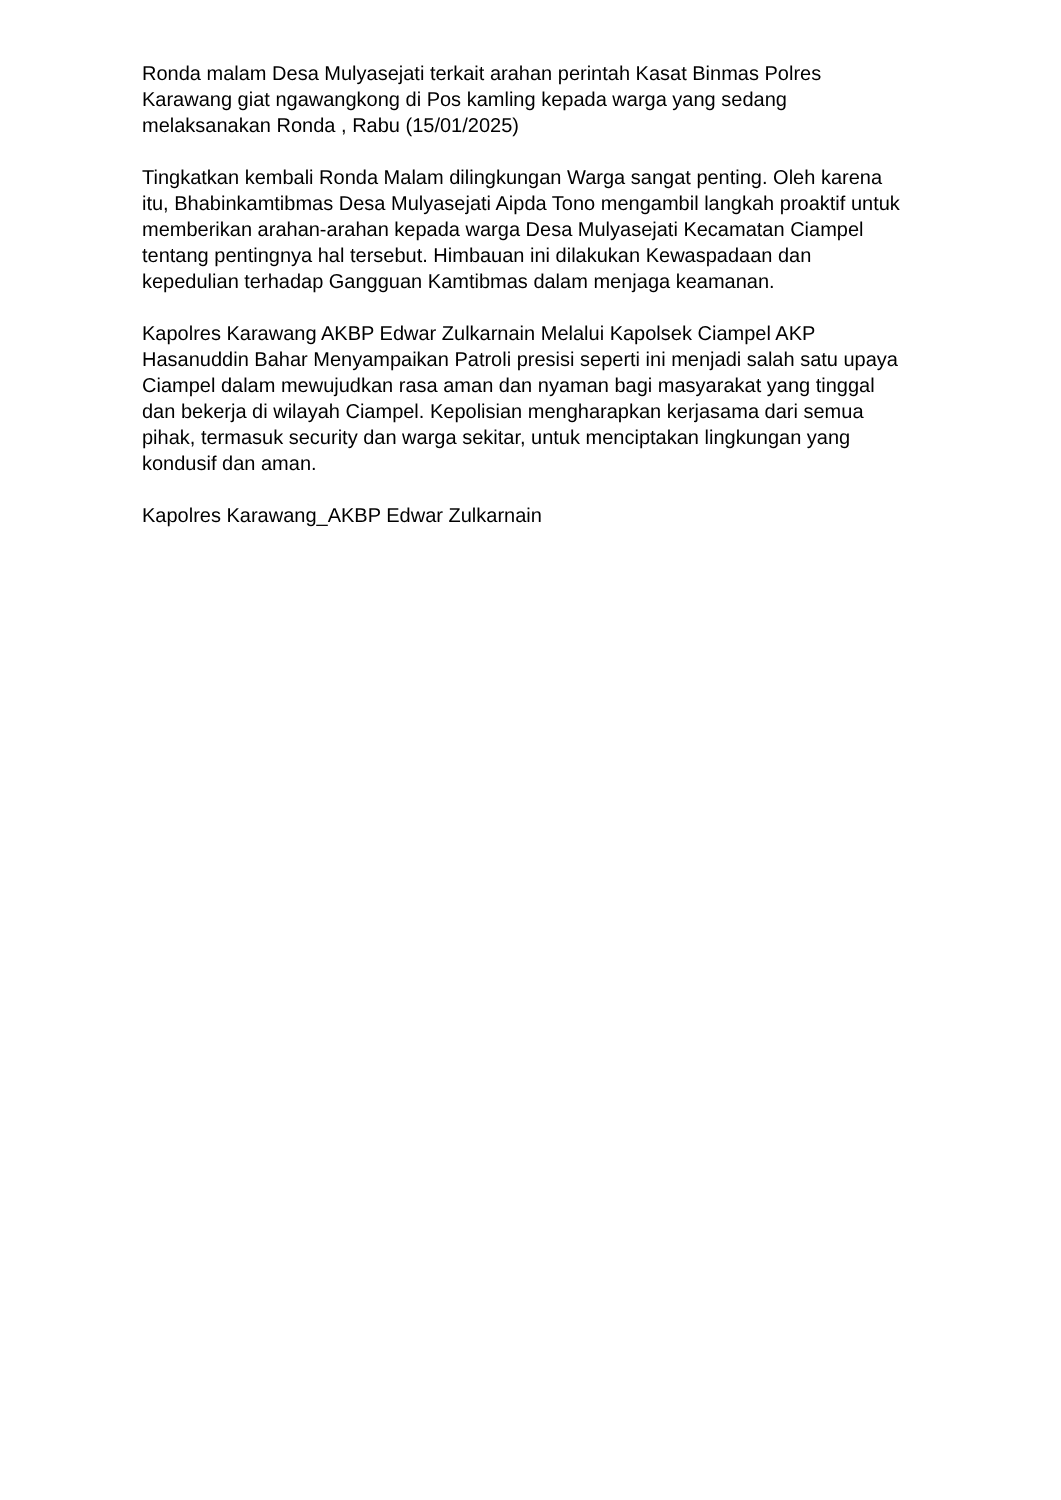Ronda malam Desa Mulyasejati terkait arahan perintah Kasat Binmas Polres Karawang giat ngawangkong di Pos kamling kepada warga yang sedang melaksanakan Ronda , Rabu (15/01/2025)
Tingkatkan kembali Ronda Malam dilingkungan Warga sangat penting. Oleh karena itu, Bhabinkamtibmas Desa Mulyasejati Aipda Tono mengambil langkah proaktif untuk memberikan arahan-arahan kepada warga Desa Mulyasejati Kecamatan Ciampel tentang pentingnya hal tersebut. Himbauan ini dilakukan Kewaspadaan dan kepedulian terhadap Gangguan Kamtibmas dalam menjaga keamanan.
Kapolres Karawang AKBP Edwar Zulkarnain Melalui Kapolsek Ciampel AKP Hasanuddin Bahar Menyampaikan Patroli presisi seperti ini menjadi salah satu upaya Ciampel dalam mewujudkan rasa aman dan nyaman bagi masyarakat yang tinggal dan bekerja di wilayah Ciampel. Kepolisian mengharapkan kerjasama dari semua pihak, termasuk security dan warga sekitar, untuk menciptakan lingkungan yang kondusif dan aman.
Kapolres Karawang_AKBP Edwar Zulkarnain